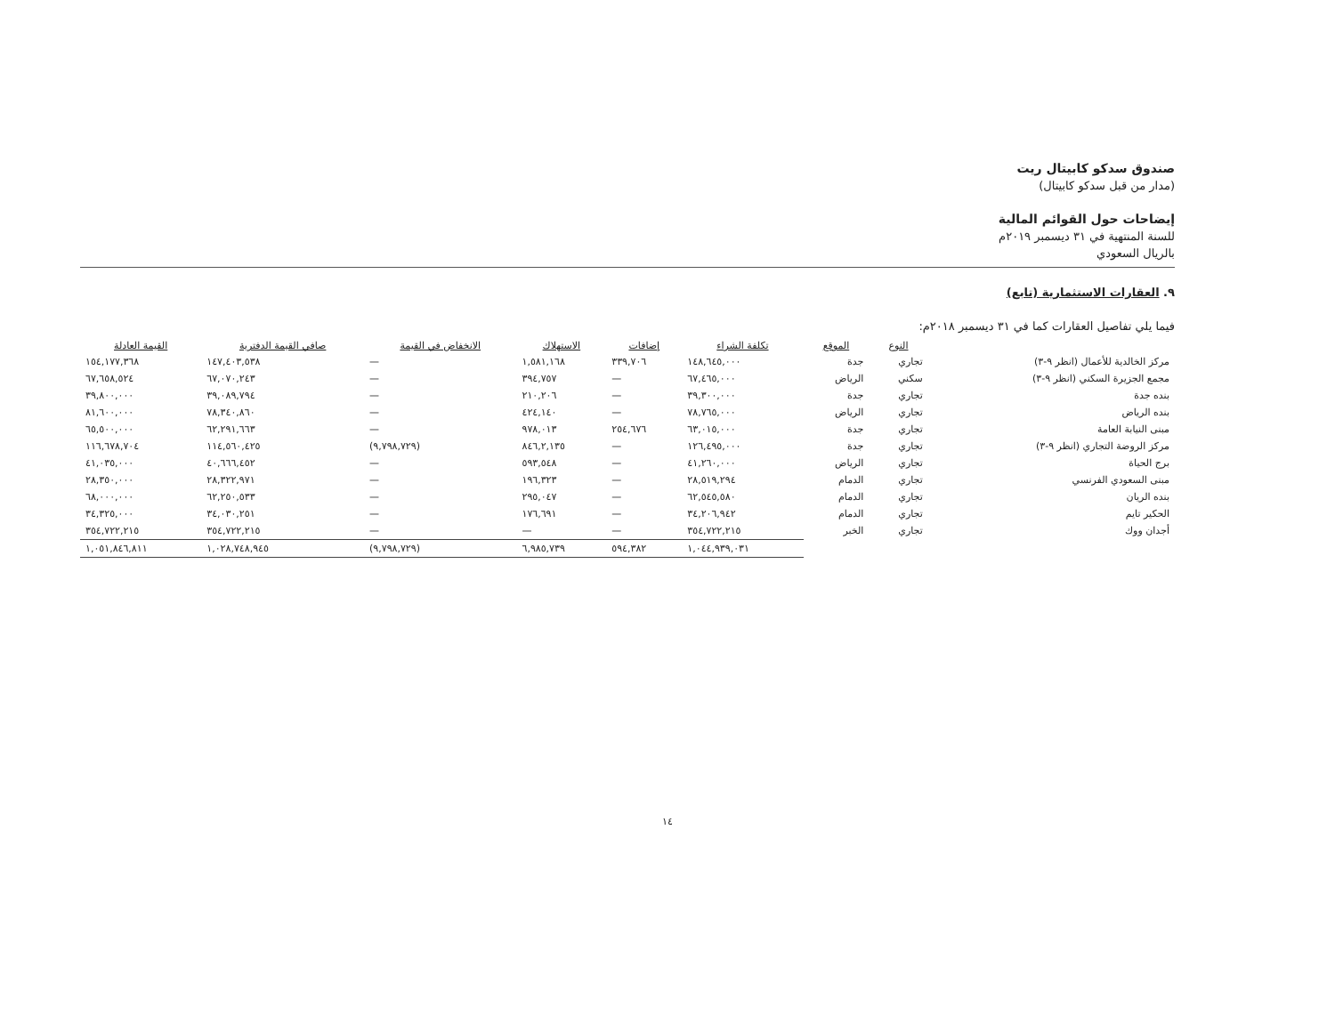صندوق سدكو كابيتال ريت
(مدار من قبل سدكو كابيتال)
إيضاحات حول القوائم المالية
للسنة المنتهية في ٣١ ديسمبر ٢٠١٩م
بالريال السعودي
٩. العقارات الاستثمارية (تابع)
فيما يلي تفاصيل العقارات كما في ٣١ ديسمبر ٢٠١٨م:
| | النوع | الموقع | تكلفة الشراء | إضافات | الاستهلاك | الانخفاض في القيمة | صافي القيمة الدفترية | القيمة العادلة |
| --- | --- | --- | --- | --- | --- | --- | --- | --- |
| مركز الخالدية للأعمال (انظر ٩-٣) | تجاري | جدة | ١٤٨,٦٤٥,٠٠٠ | ٣٣٩,٧٠٦ | ١,٥٨١,١٦٨ | — | ١٤٧,٤٠٣,٥٣٨ | ١٥٤,١٧٧,٣٦٨ |
| مجمع الجزيرة السكني (انظر ٩-٣) | سكني | الرياض | ٦٧,٤٦٥,٠٠٠ | — | ٣٩٤,٧٥٧ | — | ٦٧,٠٧٠,٢٤٣ | ٦٧,٦٥٨,٥٢٤ |
| بنده جدة | تجاري | جدة | ٣٩,٣٠٠,٠٠٠ | — | ٢١٠,٢٠٦ | — | ٣٩,٠٨٩,٧٩٤ | ٣٩,٨٠٠,٠٠٠ |
| بنده الرياض | تجاري | الرياض | ٧٨,٧٦٥,٠٠٠ | — | ٤٢٤,١٤٠ | — | ٧٨,٣٤٠,٨٦٠ | ٨١,٦٠٠,٠٠٠ |
| مبنى النيابة العامة | تجاري | جدة | ٦٣,٠١٥,٠٠٠ | ٢٥٤,٦٧٦ | ٩٧٨,٠١٣ | — | ٦٢,٢٩١,٦٦٣ | ٦٥,٥٠٠,٠٠٠ |
| مركز الروضة التجاري (انظر ٩-٣) | تجاري | جدة | ١٢٦,٤٩٥,٠٠٠ | — | ٨٤٦,٢,١٣٥ | (٩,٧٩٨,٧٢٩) | ١١٤,٥٦٠,٤٢٥ | ١١٦,٦٧٨,٧٠٤ |
| برج الحياة | تجاري | الرياض | ٤١,٢٦٠,٠٠٠ | — | ٥٩٣,٥٤٨ | — | ٤٠,٦٦٦,٤٥٢ | ٤١,٠٣٥,٠٠٠ |
| مبنى السعودي الفرنسي | تجاري | الدمام | ٢٨,٥١٩,٢٩٤ | — | ١٩٦,٣٢٣ | — | ٢٨,٣٢٢,٩٧١ | ٢٨,٣٥٠,٠٠٠ |
| بنده الريان | تجاري | الدمام | ٦٢,٥٤٥,٥٨٠ | — | ٢٩٥,٠٤٧ | — | ٦٢,٢٥٠,٥٣٣ | ٦٨,٠٠٠,٠٠٠ |
| الحكير تايم | تجاري | الدمام | ٣٤,٢٠٦,٩٤٢ | — | ١٧٦,٦٩١ | — | ٣٤,٠٣٠,٢٥١ | ٣٤,٣٢٥,٠٠٠ |
| أجدان ووك | تجاري | الخبر | ٣٥٤,٧٢٢,٢١٥ | — | — | — | ٣٥٤,٧٢٢,٢١٥ | ٣٥٤,٧٢٢,٢١٥ |
| | | | ١,٠٤٤,٩٣٩,٠٣١ | ٥٩٤,٣٨٢ | ٦,٩٨٥,٧٣٩ | (٩,٧٩٨,٧٢٩) | ١,٠٢٨,٧٤٨,٩٤٥ | ١,٠٥١,٨٤٦,٨١١ |
١٤